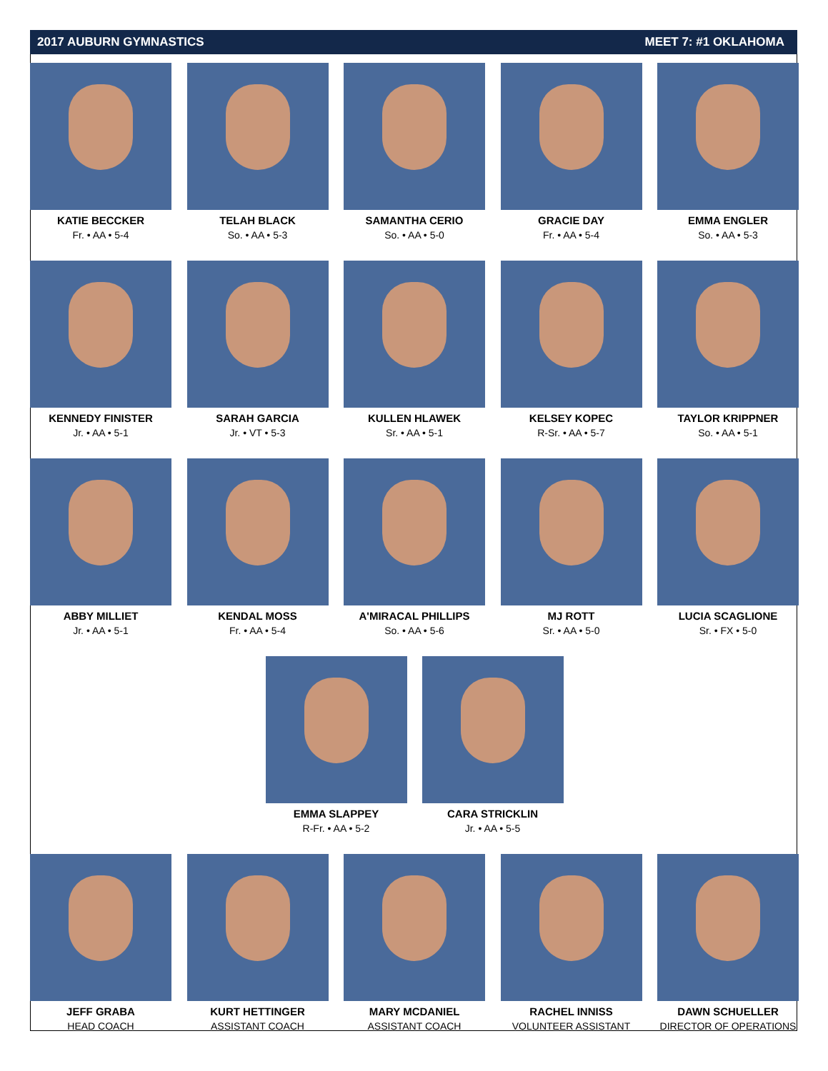2017 AUBURN GYMNASTICS MEET 7: #1 OKLAHOMA
KATIE BECCKER
Fr. • AA • 5-4
TELAH BLACK
So. • AA • 5-3
SAMANTHA CERIO
So. • AA • 5-0
GRACIE DAY
Fr. • AA • 5-4
EMMA ENGLER
So. • AA • 5-3
KENNEDY FINISTER
Jr. • AA • 5-1
SARAH GARCIA
Jr. • VT • 5-3
KULLEN HLAWEK
Sr. • AA • 5-1
KELSEY KOPEC
R-Sr. • AA • 5-7
TAYLOR KRIPPNER
So. • AA • 5-1
ABBY MILLIET
Jr. • AA • 5-1
KENDAL MOSS
Fr. • AA • 5-4
A'MIRACAL PHILLIPS
So. • AA • 5-6
MJ ROTT
Sr. • AA • 5-0
LUCIA SCAGLIONE
Sr. • FX • 5-0
EMMA SLAPPEY
R-Fr. • AA • 5-2
CARA STRICKLIN
Jr. • AA • 5-5
JEFF GRABA
HEAD COACH
KURT HETTINGER
ASSISTANT COACH
MARY MCDANIEL
ASSISTANT COACH
RACHEL INNISS
VOLUNTEER ASSISTANT
DAWN SCHUELLER
DIRECTOR OF OPERATIONS